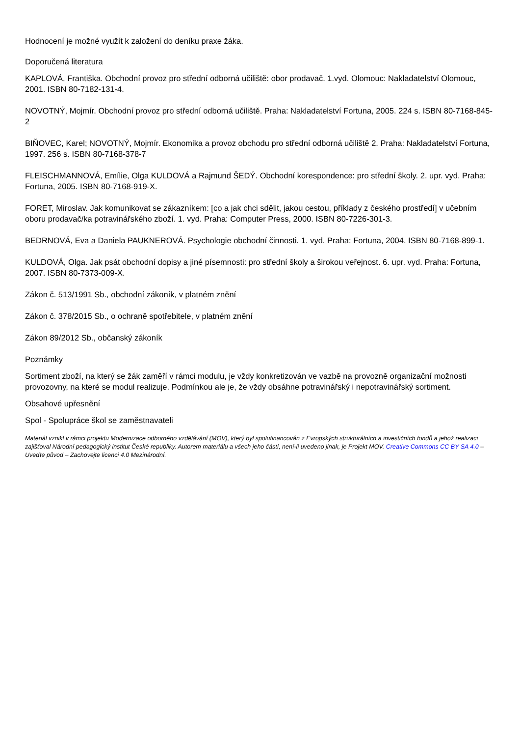Hodnocení je možné využít k založení do deníku praxe žáka.
Doporučená literatura
KAPLOVÁ, Františka. Obchodní provoz pro střední odborná učiliště: obor prodavač. 1.vyd. Olomouc: Nakladatelství Olomouc, 2001. ISBN 80-7182-131-4.
NOVOTNÝ, Mojmír. Obchodní provoz pro střední odborná učiliště. Praha: Nakladatelství Fortuna, 2005. 224 s. ISBN 80-7168-845-2
BIŇOVEC, Karel; NOVOTNÝ, Mojmír. Ekonomika a provoz obchodu pro střední odborná učiliště 2. Praha: Nakladatelství Fortuna, 1997. 256 s. ISBN 80-7168-378-7
FLEISCHMANNOVÁ, Emílie, Olga KULDOVÁ a Rajmund ŠEDÝ. Obchodní korespondence: pro střední školy. 2. upr. vyd. Praha: Fortuna, 2005. ISBN 80-7168-919-X.
FORET, Miroslav. Jak komunikovat se zákazníkem: [co a jak chci sdělit, jakou cestou, příklady z českého prostředí] v učebním oboru prodavač/ka potravinářského zboží. 1. vyd. Praha: Computer Press, 2000. ISBN 80-7226-301-3.
BEDRNOVÁ, Eva a Daniela PAUKNEROVÁ. Psychologie obchodní činnosti. 1. vyd. Praha: Fortuna, 2004. ISBN 80-7168-899-1.
KULDOVÁ, Olga. Jak psát obchodní dopisy a jiné písemnosti: pro střední školy a širokou veřejnost. 6. upr. vyd. Praha: Fortuna, 2007. ISBN 80-7373-009-X.
Zákon č. 513/1991 Sb., obchodní zákoník, v platném znění
Zákon č. 378/2015 Sb., o ochraně spotřebitele, v platném znění
Zákon 89/2012 Sb., občanský zákoník
Poznámky
Sortiment zboží, na který se žák zaměří v rámci modulu, je vždy konkretizován ve vazbě na provozně organizační možnosti provozovny, na které se modul realizuje. Podmínkou ale je, že vždy obsáhne potravinářský i nepotravinářský sortiment.
Obsahové upřesnění
Spol - Spolupráce škol se zaměstnavateli
Materiál vznikl v rámci projektu Modernizace odborného vzdělávání (MOV), který byl spolufinancován z Evropských strukturálních a investičních fondů a jehož realizaci zajišťoval Národní pedagogický institut České republiky. Autorem materiálu a všech jeho částí, není-li uvedeno jinak, je Projekt MOV. Creative Commons CC BY SA 4.0 – Uveďte původ – Zachovejte licenci 4.0 Mezinárodní.